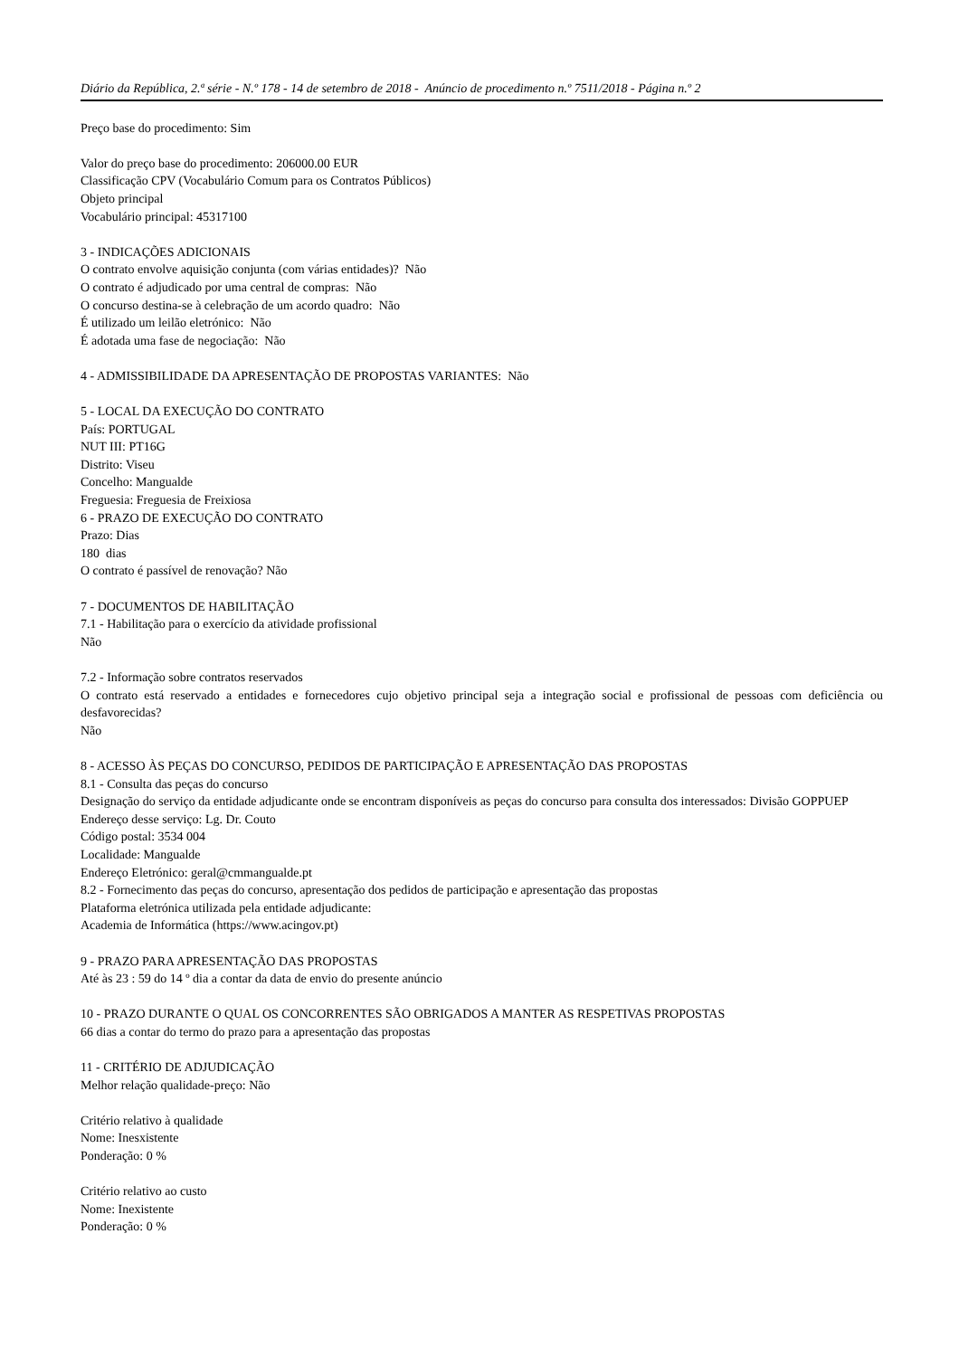Diário da República, 2.ª série - N.º 178 - 14 de setembro de 2018 - Anúncio de procedimento n.º 7511/2018 - Página n.º 2
Preço base do procedimento: Sim
Valor do preço base do procedimento: 206000.00 EUR
Classificação CPV (Vocabulário Comum para os Contratos Públicos)
Objeto principal
Vocabulário principal: 45317100
3 - INDICAÇÕES ADICIONAIS
O contrato envolve aquisição conjunta (com várias entidades)? Não
O contrato é adjudicado por uma central de compras: Não
O concurso destina-se à celebração de um acordo quadro: Não
É utilizado um leilão eletrónico: Não
É adotada uma fase de negociação: Não
4 - ADMISSIBILIDADE DA APRESENTAÇÃO DE PROPOSTAS VARIANTES: Não
5 - LOCAL DA EXECUÇÃO DO CONTRATO
País: PORTUGAL
NUT III: PT16G
Distrito: Viseu
Concelho: Mangualde
Freguesia: Freguesia de Freixiosa
6 - PRAZO DE EXECUÇÃO DO CONTRATO
Prazo: Dias
180 dias
O contrato é passível de renovação? Não
7 - DOCUMENTOS DE HABILITAÇÃO
7.1 - Habilitação para o exercício da atividade profissional
Não
7.2 - Informação sobre contratos reservados
O contrato está reservado a entidades e fornecedores cujo objetivo principal seja a integração social e profissional de pessoas com deficiência ou desfavorecidas?
Não
8 - ACESSO ÀS PEÇAS DO CONCURSO, PEDIDOS DE PARTICIPAÇÃO E APRESENTAÇÃO DAS PROPOSTAS
8.1 - Consulta das peças do concurso
Designação do serviço da entidade adjudicante onde se encontram disponíveis as peças do concurso para consulta dos interessados: Divisão GOPPUEP
Endereço desse serviço: Lg. Dr. Couto
Código postal: 3534 004
Localidade: Mangualde
Endereço Eletrónico: geral@cmmangualde.pt
8.2 - Fornecimento das peças do concurso, apresentação dos pedidos de participação e apresentação das propostas
Plataforma eletrónica utilizada pela entidade adjudicante:
Academia de Informática (https://www.acingov.pt)
9 - PRAZO PARA APRESENTAÇÃO DAS PROPOSTAS
Até às 23 : 59 do 14 º dia a contar da data de envio do presente anúncio
10 - PRAZO DURANTE O QUAL OS CONCORRENTES SÃO OBRIGADOS A MANTER AS RESPETIVAS PROPOSTAS
66 dias a contar do termo do prazo para a apresentação das propostas
11 - CRITÉRIO DE ADJUDICAÇÃO
Melhor relação qualidade-preço: Não
Critério relativo à qualidade
Nome: Inesxistente
Ponderação: 0 %
Critério relativo ao custo
Nome: Inexistente
Ponderação: 0 %